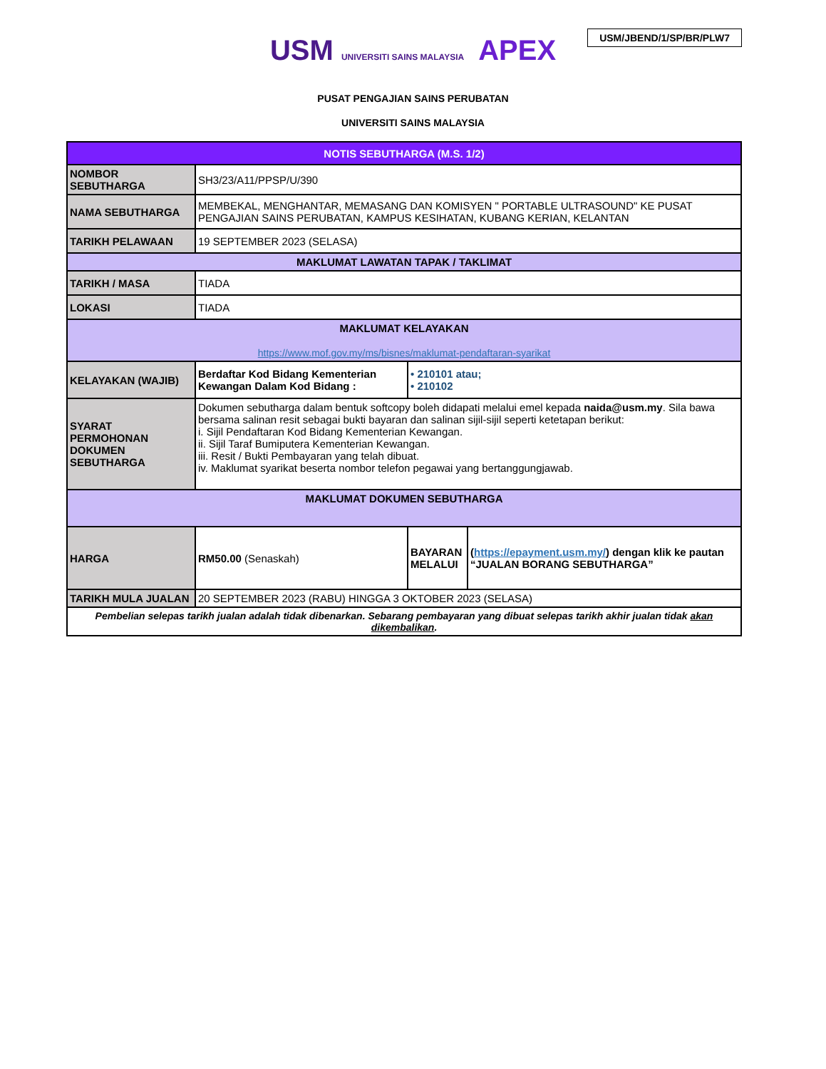USM/JBEND/1/SP/BR/PLW7
USM UNIVERSITI SAINS MALAYSIA APEX
PUSAT PENGAJIAN SAINS PERUBATAN
UNIVERSITI SAINS MALAYSIA
| NOTIS SEBUTHARGA (M.S. 1/2) | | | |
| NOMBOR SEBUTHARGA | SH3/23/A11/PPSP/U/390 | | |
| NAMA SEBUTHARGA | MEMBEKAL, MENGHANTAR, MEMASANG DAN KOMISYEN " PORTABLE ULTRASOUND" KE PUSAT PENGAJIAN SAINS PERUBATAN, KAMPUS KESIHATAN, KUBANG KERIAN, KELANTAN | | |
| TARIKH PELAWAAN | 19 SEPTEMBER 2023 (SELASA) | | |
| MAKLUMAT LAWATAN TAPAK / TAKLIMAT | | | |
| TARIKH / MASA | TIADA | | |
| LOKASI | TIADA | | |
| MAKLUMAT KELAYAKAN https://www.mof.gov.my/ms/bisnes/maklumat-pendaftaran-syarikat | | | |
| KELAYAKAN (WAJIB) | Berdaftar Kod Bidang Kementerian Kewangan Dalam Kod Bidang : | • 210101 atau; • 210102 | |
| SYARAT PERMOHONAN DOKUMEN SEBUTHARGA | Dokumen sebutharga dalam bentuk softcopy boleh didapati melalui emel kepada naida@usm.my . Sila bawa bersama salinan resit sebagai bukti bayaran dan salinan sijil-sijil seperti ketetapan berikut: i. Sijil Pendaftaran Kod Bidang Kementerian Kewangan. ii. Sijil Taraf Bumiputera Kementerian Kewangan. iii. Resit / Bukti Pembayaran yang telah dibuat. iv. Maklumat syarikat beserta nombor telefon pegawai yang bertanggungjawab. | | |
| MAKLUMAT DOKUMEN SEBUTHARGA | | | |
| HARGA | RM50.00 (Senaskah) | BAYARAN MELALUI | ( https://epayment.usm.my/ ) dengan klik ke pautan “JUALAN BORANG SEBUTHARGA” |
| TARIKH MULA JUALAN | 20 SEPTEMBER 2023 (RABU) HINGGA 3 OKTOBER 2023 (SELASA) | | |
| Pembelian selepas tarikh jualan adalah tidak dibenarkan. Sebarang pembayaran yang dibuat selepas tarikh akhir jualan tidak akan dikembalikan . | | | |